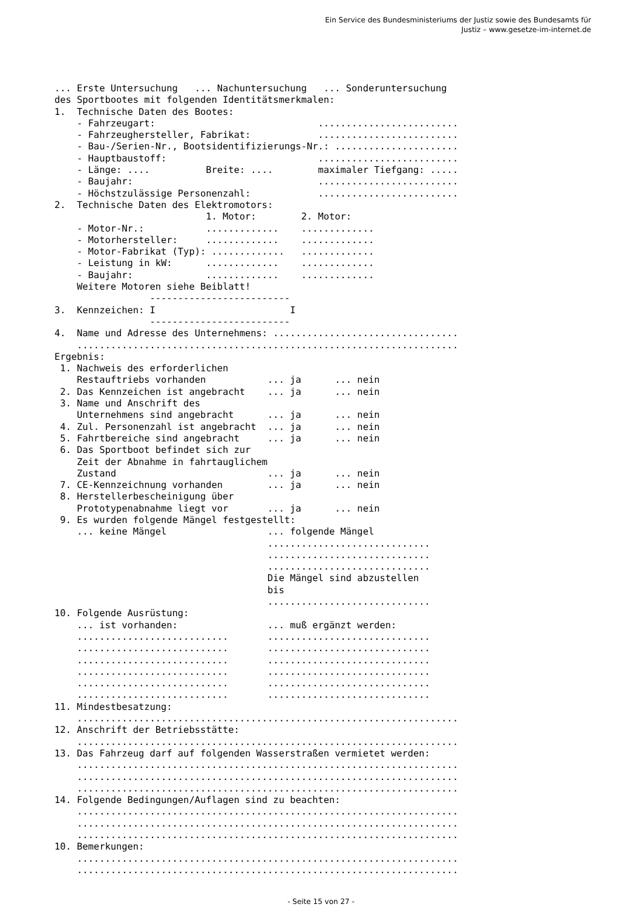Ein Service des Bundesministeriums der Justiz sowie des Bundesamts für
Justiz – www.gesetze-im-internet.de
... Erste Untersuchung   ... Nachuntersuchung   ... Sonderuntersuchung
des Sportbootes mit folgenden Identitätsmerkmalen:
1.  Technische Daten des Bootes:
    - Fahrzeugart:                             .........................
    - Fahrzeughersteller, Fabrikat:            .........................
    - Bau-/Serien-Nr., Bootsidentifizierungs-Nr.: ......................
    - Hauptbaustoff:                           .........................
    - Länge: ....          Breite: ....        maximaler Tiefgang: .....
    - Baujahr:                                 .........................
    - Höchstzulässige Personenzahl:            .........................
2.  Technische Daten des Elektromotors:
                           1. Motor:        2. Motor:
    - Motor-Nr.:           .............    .............
    - Motorhersteller:     .............    .............
    - Motor-Fabrikat (Typ): .............   .............
    - Leistung in kW:      .............    .............
    - Baujahr:             .............    .............
    Weitere Motoren siehe Beiblatt!
                 -------------------------
3.  Kennzeichen: I                        I
                 -------------------------
4.  Name und Adresse des Unternehmens: .................................
    ....................................................................
Ergebnis:
 1. Nachweis des erforderlichen
    Restauftriebs vorhanden           ... ja      ... nein
 2. Das Kennzeichen ist angebracht    ... ja      ... nein
 3. Name und Anschrift des
    Unternehmens sind angebracht      ... ja      ... nein
 4. Zul. Personenzahl ist angebracht  ... ja      ... nein
 5. Fahrtbereiche sind angebracht     ... ja      ... nein
 6. Das Sportboot befindet sich zur
    Zeit der Abnahme in fahrtauglichem
    Zustand                           ... ja      ... nein
 7. CE-Kennzeichnung vorhanden        ... ja      ... nein
 8. Herstellerbescheinigung über
    Prototypenabnahme liegt vor       ... ja      ... nein
 9. Es wurden folgende Mängel festgestellt:
    ... keine Mängel                  ... folgende Mängel
                                      .............................
                                      .............................
                                      .............................
                                      Die Mängel sind abzustellen
                                      bis
                                      .............................
10. Folgende Ausrüstung:
    ... ist vorhanden:                ... muß ergänzt werden:
    ...........................       .............................
    ...........................       .............................
    ...........................       .............................
    ...........................       .............................
    ...........................       .............................
    ...........................       .............................
11. Mindestbesatzung:
    ....................................................................
12. Anschrift der Betriebsstätte:
    ....................................................................
13. Das Fahrzeug darf auf folgenden Wasserstraßen vermietet werden:
    ....................................................................
    ....................................................................
    ....................................................................
14. Folgende Bedingungen/Auflagen sind zu beachten:
    ....................................................................
    ....................................................................
    ....................................................................
10. Bemerkungen:
    ....................................................................
    ....................................................................
- Seite 15 von 27 -